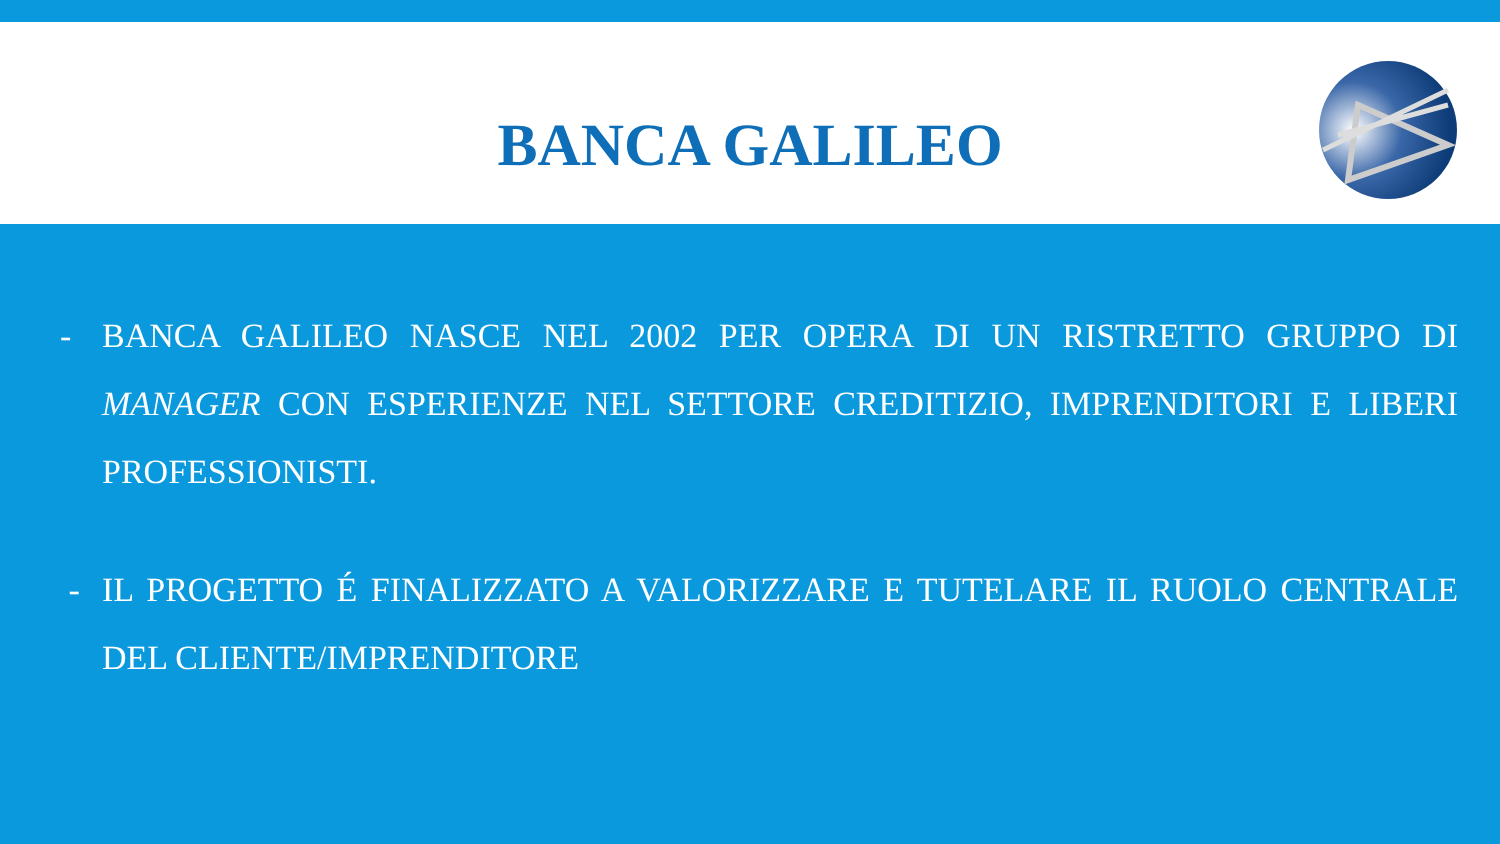BANCA GALILEO
- BANCA GALILEO NASCE NEL 2002 PER OPERA DI UN RISTRETTO GRUPPO DI MANAGER CON ESPERIENZE NEL SETTORE CREDITIZIO, IMPRENDITORI E LIBERI PROFESSIONISTI.
- IL PROGETTO É FINALIZZATO A VALORIZZARE E TUTELARE IL RUOLO CENTRALE DEL CLIENTE/IMPRENDITORE